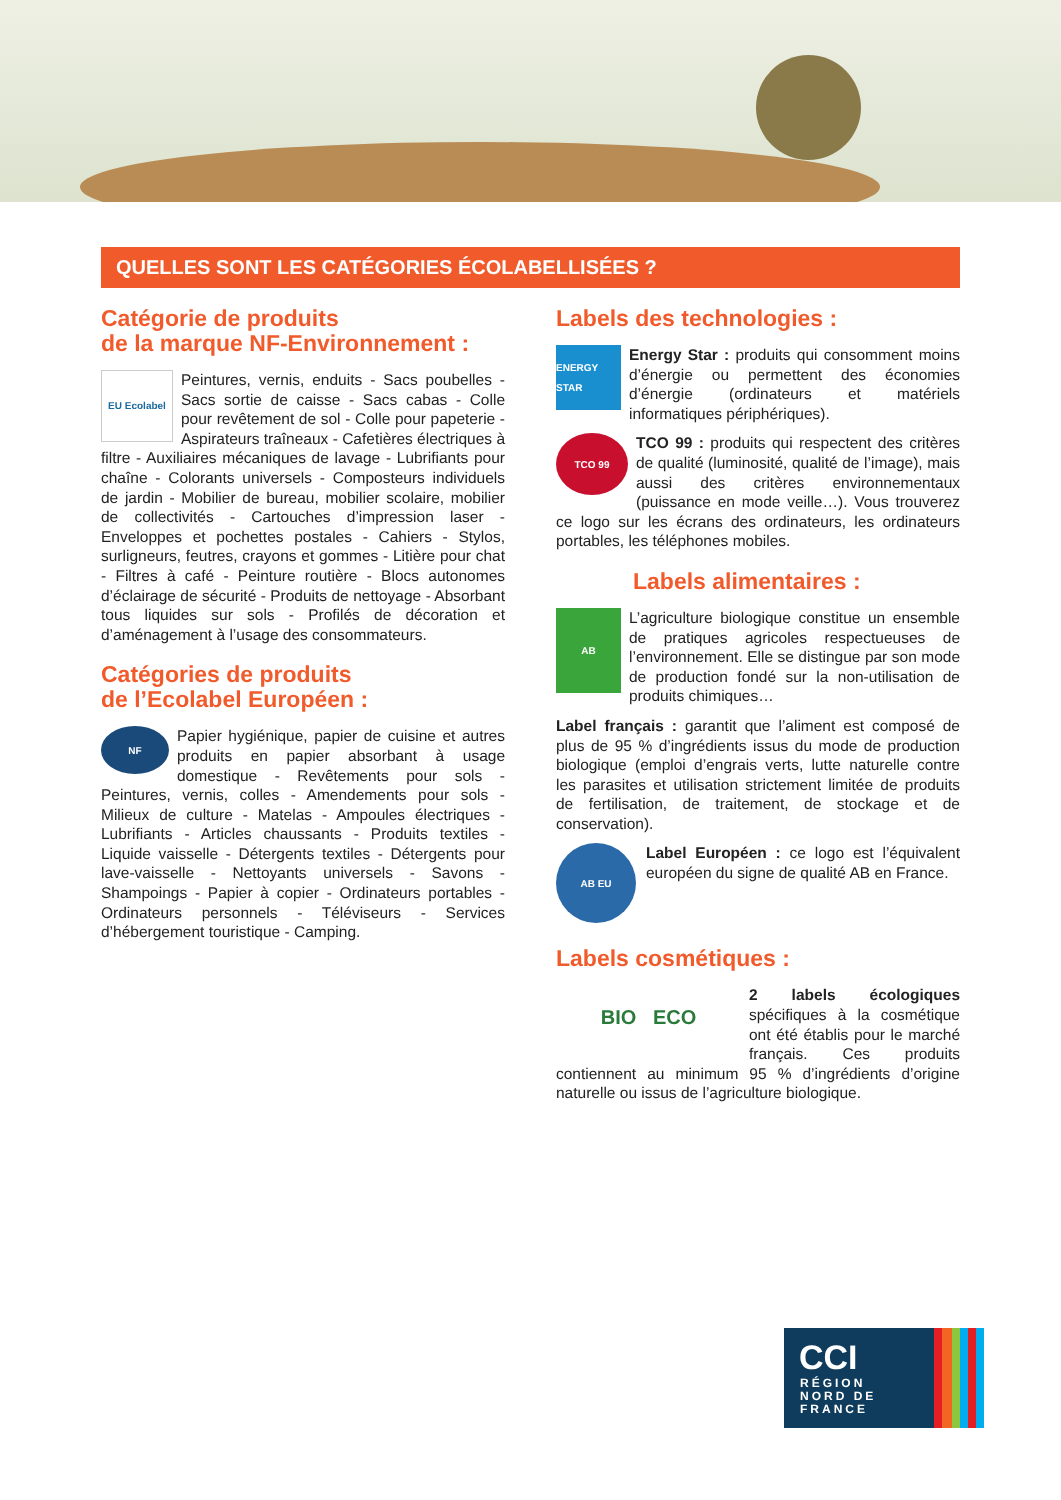QUELLES SONT LES CATÉGORIES ÉCOLABELLISÉES ?
Catégorie de produits
de la marque NF-Environnement :
EU Ecolabel
Peintures, vernis, enduits - Sacs poubelles - Sacs sortie de caisse - Sacs cabas - Colle pour revêtement de sol - Colle pour papeterie - Aspirateurs traîneaux - Cafetières électriques à filtre - Auxiliaires mécaniques de lavage - Lubrifiants pour chaîne - Colorants universels - Composteurs individuels de jardin - Mobilier de bureau, mobilier scolaire, mobilier de collectivités - Cartouches d’impression laser - Enveloppes et pochettes postales - Cahiers - Stylos, surligneurs, feutres, crayons et gommes - Litière pour chat - Filtres à café - Peinture routière - Blocs autonomes d’éclairage de sécurité - Produits de nettoyage - Absorbant tous liquides sur sols - Profilés de décoration et d’aménagement à l’usage des consommateurs.
Catégories de produits
de l’Ecolabel Européen :
NF
Papier hygiénique, papier de cuisine et autres produits en papier absorbant à usage domestique - Revêtements pour sols - Peintures, vernis, colles - Amendements pour sols - Milieux de culture - Matelas - Ampoules électriques - Lubrifiants - Articles chaussants - Produits textiles - Liquide vaisselle - Détergents textiles - Détergents pour lave-vaisselle - Nettoyants universels - Savons - Shampoings - Papier à copier - Ordinateurs portables - Ordinateurs personnels - Téléviseurs - Services d’hébergement touristique - Camping.
Labels des technologies :
ENERGY STAR
Energy Star : produits qui consomment moins d’énergie ou permettent des économies d’énergie (ordinateurs et matériels informatiques périphériques).
TCO 99
TCO 99 : produits qui respectent des critères de qualité (luminosité, qualité de l’image), mais aussi des critères environnementaux (puissance en mode veille…). Vous trouverez ce logo sur les écrans des ordinateurs, les ordinateurs portables, les téléphones mobiles.
Labels alimentaires :
AB
L’agriculture biologique constitue un ensemble de pratiques agricoles respectueuses de l’environnement. Elle se distingue par son mode de production fondé sur la non-utilisation de produits chimiques…
Label français : garantit que l’aliment est composé de plus de 95 % d’ingrédients issus du mode de production biologique (emploi d’engrais verts, lutte naturelle contre les parasites et utilisation strictement limitée de produits de fertilisation, de traitement, de stockage et de conservation).
AB EU
Label Européen : ce logo est l’équivalent européen du signe de qualité AB en France.
Labels cosmétiques :
BIO ECO
2 labels écologiques spécifiques à la cosmétique ont été établis pour le marché français. Ces produits contiennent au minimum 95 % d’ingrédients d’origine naturelle ou issus de l’agriculture biologique.
CCI
RÉGION
NORD DE
FRANCE